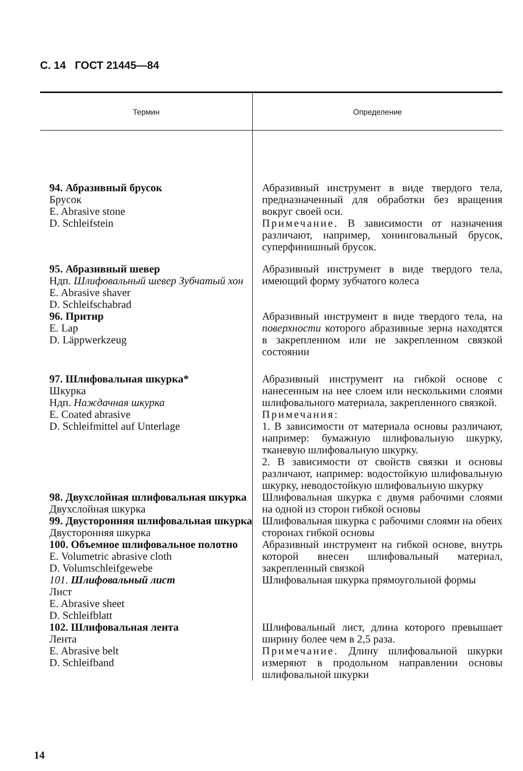С. 14 ГОСТ 21445—84
| Термин | Определение |
| --- | --- |
| 94. Абразивный брусок Брусок E. Abrasive stone D. Schleifstein | Абразивный инструмент в виде твердого тела, предназначенный для обработки без вращения вокруг своей оси. Примечание. В зависимости от назначения различают, например, хонинговальный брусок, суперфинишный брусок. |
| 95. Абразивный шевер Ндп. Шлифовальный шевер Зубчатый хон E. Abrasive shaver D. Schleifschabrad | Абразивный инструмент в виде твердого тела, имеющий форму зубчатого колеса |
| 96. Притир E. Lap D. Läppwerkzeug | Абразивный инструмент в виде твердого тела, на поверхности которого абразивные зерна находятся в закрепленном или не закрепленном связкой состоянии |
| 97. Шлифовальная шкурка* Шкурка Ндп. Наждачная шкурка E. Coated abrasive D. Schleifmittel auf Unterlage | Абразивный инструмент на гибкой основе с нанесенным на нее слоем или несколькими слоями шлифовального материала, закрепленного связкой. Примечания: 1. В зависимости от материала основы различают, например: бумажную шлифовальную шкурку, тканевую шлифовальную шкурку. 2. В зависимости от свойств связки и основы различают, например: водостойкую шлифовальную шкурку, неводостойкую шлифовальную шкурку |
| 98. Двухслойная шлифовальная шкурка Двухслойная шкурка | Шлифовальная шкурка с двумя рабочими слоями на одной из сторон гибкой основы |
| 99. Двусторонняя шлифовальная шкурка Двусторонняя шкурка | Шлифовальная шкурка с рабочими слоями на обеих сторонах гибкой основы |
| 100. Объемное шлифовальное полотно E. Volumetric abrasive cloth D. Volumschleifgewebe | Абразивный инструмент на гибкой основе, внутрь которой внесен шлифовальный материал, закрепленный связкой |
| 101. Шлифовальный лист Лист E. Abrasive sheet D. Schleifblatt | Шлифовальная шкурка прямоугольной формы |
| 102. Шлифовальная лента Лента E. Abrasive belt D. Schleifband | Шлифовальный лист, длина которого превышает ширину более чем в 2,5 раза. Примечание. Длину шлифовальной шкурки измеряют в продольном направлении основы шлифовальной шкурки |
14